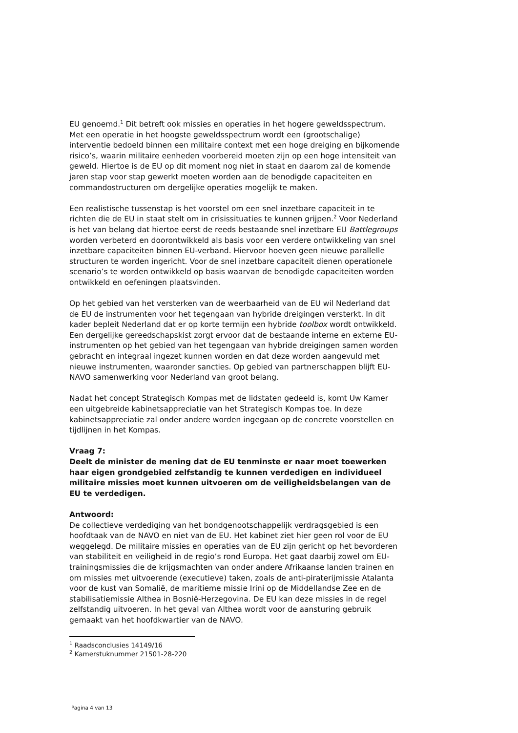EU genoemd.<sup>1</sup> Dit betreft ook missies en operaties in het hogere geweldsspectrum. Met een operatie in het hoogste geweldsspectrum wordt een (grootschalige) interventie bedoeld binnen een militaire context met een hoge dreiging en bijkomende risico’s, waarin militaire eenheden voorbereid moeten zijn op een hoge intensiteit van geweld. Hiertoe is de EU op dit moment nog niet in staat en daarom zal de komende jaren stap voor stap gewerkt moeten worden aan de benodigde capaciteiten en commandostructuren om dergelijke operaties mogelijk te maken.
Een realistische tussenstap is het voorstel om een snel inzetbare capaciteit in te richten die de EU in staat stelt om in crisissituaties te kunnen grijpen.<sup>2</sup> Voor Nederland is het van belang dat hiertoe eerst de reeds bestaande snel inzetbare EU Battlegroups worden verbeterd en doorontwikkeld als basis voor een verdere ontwikkeling van snel inzetbare capaciteiten binnen EU-verband. Hiervoor hoeven geen nieuwe parallelle structuren te worden ingericht. Voor de snel inzetbare capaciteit dienen operationele scenario’s te worden ontwikkeld op basis waarvan de benodigde capaciteiten worden ontwikkeld en oefeningen plaatsvinden.
Op het gebied van het versterken van de weerbaarheid van de EU wil Nederland dat de EU de instrumenten voor het tegengaan van hybride dreigingen versterkt. In dit kader bepleit Nederland dat er op korte termijn een hybride toolbox wordt ontwikkeld. Een dergelijke gereedschapskist zorgt ervoor dat de bestaande interne en externe EU-instrumenten op het gebied van het tegengaan van hybride dreigingen samen worden gebracht en integraal ingezet kunnen worden en dat deze worden aangevuld met nieuwe instrumenten, waaronder sancties. Op gebied van partnerschappen blijft EU-NAVO samenwerking voor Nederland van groot belang.
Nadat het concept Strategisch Kompas met de lidstaten gedeeld is, komt Uw Kamer een uitgebreide kabinetsappreciatie van het Strategisch Kompas toe. In deze kabinetsappreciatie zal onder andere worden ingegaan op de concrete voorstellen en tijdlijnen in het Kompas.
Vraag 7:
Deelt de minister de mening dat de EU tenminste er naar moet toewerken haar eigen grondgebied zelfstandig te kunnen verdedigen en individueel militaire missies moet kunnen uitvoeren om de veiligheidsbelangen van de EU te verdedigen.
Antwoord:
De collectieve verdediging van het bondgenootschappelijk verdragsgebied is een hoofdtaak van de NAVO en niet van de EU. Het kabinet ziet hier geen rol voor de EU weggelegd. De militaire missies en operaties van de EU zijn gericht op het bevorderen van stabiliteit en veiligheid in de regio’s rond Europa. Het gaat daarbij zowel om EU-trainingsmissies die de krijgsmachten van onder andere Afrikaanse landen trainen en om missies met uitvoerende (executieve) taken, zoals de anti-piraterijmissie Atalanta voor de kust van Somalië, de maritieme missie Irini op de Middellandse Zee en de stabilisatiemissie Althea in Bosnië-Herzegovina. De EU kan deze missies in de regel zelfstandig uitvoeren. In het geval van Althea wordt voor de aansturing gebruik gemaakt van het hoofdkwartier van de NAVO.
<sup>1</sup> Raadsconclusies 14149/16
<sup>2</sup> Kamerstuknummer 21501-28-220
Pagina 4 van 13